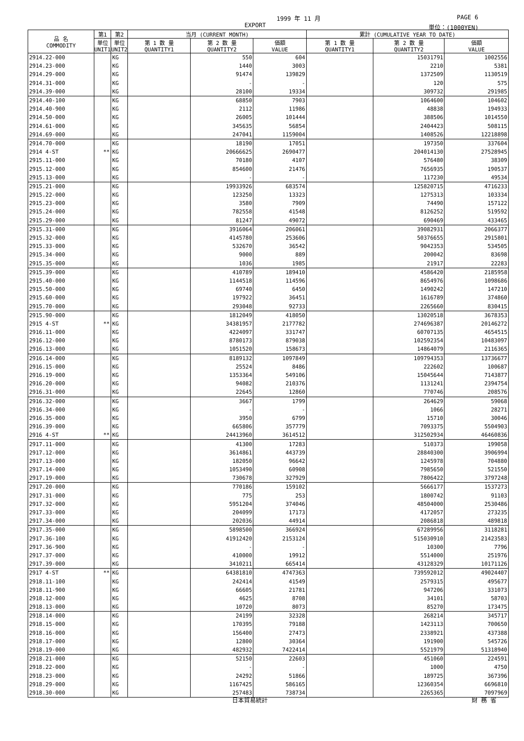1999 年 11 月 PAGE 6
EXPORT 単位：(1000YEN)
| 品 名 COMMODITY | 第1 | 第2 | 当月 (CURRENT MONTH) | | | 累計 (CUMULATIVE YEAR TO DATE) | | |
| --- | --- | --- | --- | --- | --- | --- | --- | --- |
| | 単位 UNIT1 | 単位 UNIT2 | 第 1 数 量 QUANTITY1 | 第 2 数 量 QUANTITY2 | 価額 VALUE | 第 1 数 量 QUANTITY1 | 第 2 数 量 QUANTITY2 | 価額 VALUE |
| 2914.22-000 | | KG | | 550 | 604 | | 15031791 | 1002556 |
| 2914.23-000 | | KG | | 1440 | 3003 | | 2210 | 5381 |
| 2914.29-000 | | KG | | 91474 | 139829 | | 1372509 | 1130519 |
| 2914.31-000 | | KG | | - | - | | 120 | 575 |
| 2914.39-000 | | KG | | 28100 | 19334 | | 309732 | 291985 |
| 2914.40-100 | | KG | | 68850 | 7903 | | 1064600 | 104602 |
| 2914.40-900 | | KG | | 2112 | 11986 | | 48838 | 194933 |
| 2914.50-000 | | KG | | 26005 | 101444 | | 388506 | 1014550 |
| 2914.61-000 | | KG | | 345635 | 56854 | | 2404423 | 508115 |
| 2914.69-000 | | KG | | 247041 | 1159004 | | 1408526 | 12218898 |
| 2914.70-000 | | KG | | 18190 | 17051 | | 197350 | 337604 |
| 2914 4-ST | ** | KG | | 20666625 | 2690477 | | 204014130 | 27528945 |
| 2915.11-000 | | KG | | 70180 | 4107 | | 576480 | 38309 |
| 2915.12-000 | | KG | | 854600 | 21476 | | 7656935 | 190537 |
| 2915.13-000 | | KG | | - | - | | 117230 | 49534 |
| 2915.21-000 | | KG | | 19933926 | 683574 | | 125820715 | 4716233 |
| 2915.22-000 | | KG | | 123250 | 13323 | | 1275313 | 103334 |
| 2915.23-000 | | KG | | 3580 | 7909 | | 74490 | 157122 |
| 2915.24-000 | | KG | | 782558 | 41548 | | 8126252 | 519592 |
| 2915.29-000 | | KG | | 81247 | 49072 | | 690469 | 433465 |
| 2915.31-000 | | KG | | 3916064 | 206061 | | 39082931 | 2066377 |
| 2915.32-000 | | KG | | 4145780 | 253606 | | 50376655 | 2915801 |
| 2915.33-000 | | KG | | 532670 | 36542 | | 9042353 | 534505 |
| 2915.34-000 | | KG | | 9000 | 889 | | 200042 | 83698 |
| 2915.35-000 | | KG | | 1036 | 1985 | | 21917 | 22283 |
| 2915.39-000 | | KG | | 410789 | 189410 | | 4586420 | 2185958 |
| 2915.40-000 | | KG | | 1144518 | 114596 | | 8654976 | 1098686 |
| 2915.50-000 | | KG | | 69740 | 6450 | | 1490242 | 147210 |
| 2915.60-000 | | KG | | 197922 | 36451 | | 1616789 | 374860 |
| 2915.70-000 | | KG | | 293048 | 92733 | | 2265660 | 830415 |
| 2915.90-000 | | KG | | 1812049 | 418050 | | 13020518 | 3678353 |
| 2915 4-ST | ** | KG | | 34381957 | 2177782 | | 274696387 | 20146272 |
| 2916.11-000 | | KG | | 4224097 | 331747 | | 60707135 | 4654515 |
| 2916.12-000 | | KG | | 8780173 | 879038 | | 102592354 | 10483097 |
| 2916.13-000 | | KG | | 1051520 | 158673 | | 14864079 | 2116365 |
| 2916.14-000 | | KG | | 8189132 | 1097849 | | 109794353 | 13736677 |
| 2916.15-000 | | KG | | 25524 | 8486 | | 222602 | 100687 |
| 2916.19-000 | | KG | | 1353364 | 549106 | | 15045644 | 7143877 |
| 2916.20-000 | | KG | | 94082 | 210376 | | 1131241 | 2394754 |
| 2916.31-000 | | KG | | 22645 | 12860 | | 770746 | 208576 |
| 2916.32-000 | | KG | | 3667 | 1799 | | 264629 | 59068 |
| 2916.34-000 | | KG | | - | - | | 1066 | 28271 |
| 2916.35-000 | | KG | | 3950 | 6799 | | 15710 | 30046 |
| 2916.39-000 | | KG | | 665806 | 357779 | | 7093375 | 5504903 |
| 2916 4-ST | ** | KG | | 24413960 | 3614512 | | 312502934 | 46460836 |
| 2917.11-000 | | KG | | 41300 | 17283 | | 510373 | 199058 |
| 2917.12-000 | | KG | | 3614861 | 443739 | | 28840300 | 3906994 |
| 2917.13-000 | | KG | | 182050 | 96642 | | 1245978 | 704880 |
| 2917.14-000 | | KG | | 1053490 | 60908 | | 7985650 | 521550 |
| 2917.19-000 | | KG | | 730678 | 327929 | | 7806422 | 3797248 |
| 2917.20-000 | | KG | | 770186 | 159102 | | 5666177 | 1537273 |
| 2917.31-000 | | KG | | 775 | 253 | | 1800742 | 91103 |
| 2917.32-000 | | KG | | 5951204 | 374046 | | 48504000 | 2530486 |
| 2917.33-000 | | KG | | 204099 | 17173 | | 4172057 | 273235 |
| 2917.34-000 | | KG | | 202036 | 44914 | | 2086818 | 489818 |
| 2917.35-000 | | KG | | 5898500 | 366924 | | 67289956 | 3118281 |
| 2917.36-100 | | KG | | 41912420 | 2153124 | | 515030910 | 21423583 |
| 2917.36-900 | | KG | | - | - | | 10300 | 7796 |
| 2917.37-000 | | KG | | 410000 | 19912 | | 5514000 | 251976 |
| 2917.39-000 | | KG | | 3410211 | 665414 | | 43128329 | 10171126 |
| 2917 4-ST | ** | KG | | 64381810 | 4747363 | | 739592012 | 49024407 |
| 2918.11-100 | | KG | | 242414 | 41549 | | 2579315 | 495677 |
| 2918.11-900 | | KG | | 66605 | 21781 | | 947206 | 331073 |
| 2918.12-000 | | KG | | 4625 | 8708 | | 34101 | 58703 |
| 2918.13-000 | | KG | | 10720 | 8073 | | 85270 | 173475 |
| 2918.14-000 | | KG | | 24199 | 32328 | | 268214 | 345717 |
| 2918.15-000 | | KG | | 170395 | 79188 | | 1423113 | 700650 |
| 2918.16-000 | | KG | | 156400 | 27473 | | 2338921 | 437388 |
| 2918.17-000 | | KG | | 12800 | 30364 | | 191900 | 545726 |
| 2918.19-000 | | KG | | 482932 | 7422414 | | 5521979 | 51318940 |
| 2918.21-000 | | KG | | 52150 | 22603 | | 451060 | 224591 |
| 2918.22-000 | | KG | | - | - | | 1000 | 4750 |
| 2918.23-000 | | KG | | 24292 | 51866 | | 189725 | 367396 |
| 2918.29-000 | | KG | | 1167425 | 586165 | | 12360354 | 6696810 |
| 2918.30-000 | | KG | | 257483 | 738734 | | 2265365 | 7097969 |
日本貿易統計 財 務 省